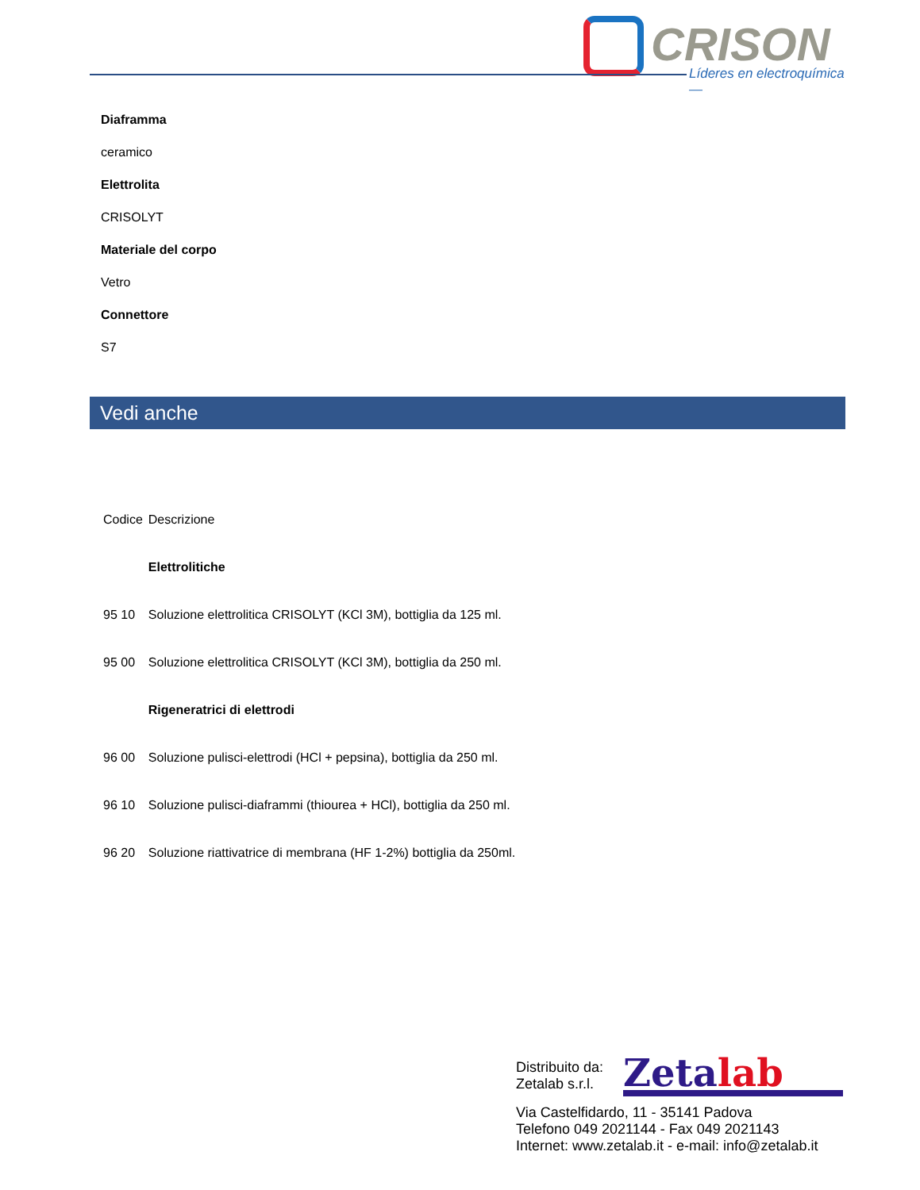CRISON
Líderes en electroquímica —
Diaframma
ceramico
Elettrolita
CRISOLYT
Materiale del corpo
Vetro
Connettore
S7
Vedi anche
| Codice | Descrizione |
| --- | --- |
| | Elettrolitiche |
| 95 10 | Soluzione elettrolitica CRISOLYT (KCl 3M), bottiglia da 125 ml. |
| 95 00 | Soluzione elettrolitica CRISOLYT (KCl 3M), bottiglia da 250 ml. |
| | Rigeneratrici di elettrodi |
| 96 00 | Soluzione pulisci-elettrodi (HCl + pepsina), bottiglia da 250 ml. |
| 96 10 | Soluzione pulisci-diaframmi (thiourea + HCl), bottiglia da 250 ml. |
| 96 20 | Soluzione riattivatrice di membrana (HF 1-2%) bottiglia da 250ml. |
Distribuito da:
Zetalab s.r.l.
Zetalab
Via Castelfidardo, 11 - 35141 Padova
Telefono 049 2021144 - Fax 049 2021143
Internet: www.zetalab.it - e-mail: info@zetalab.it